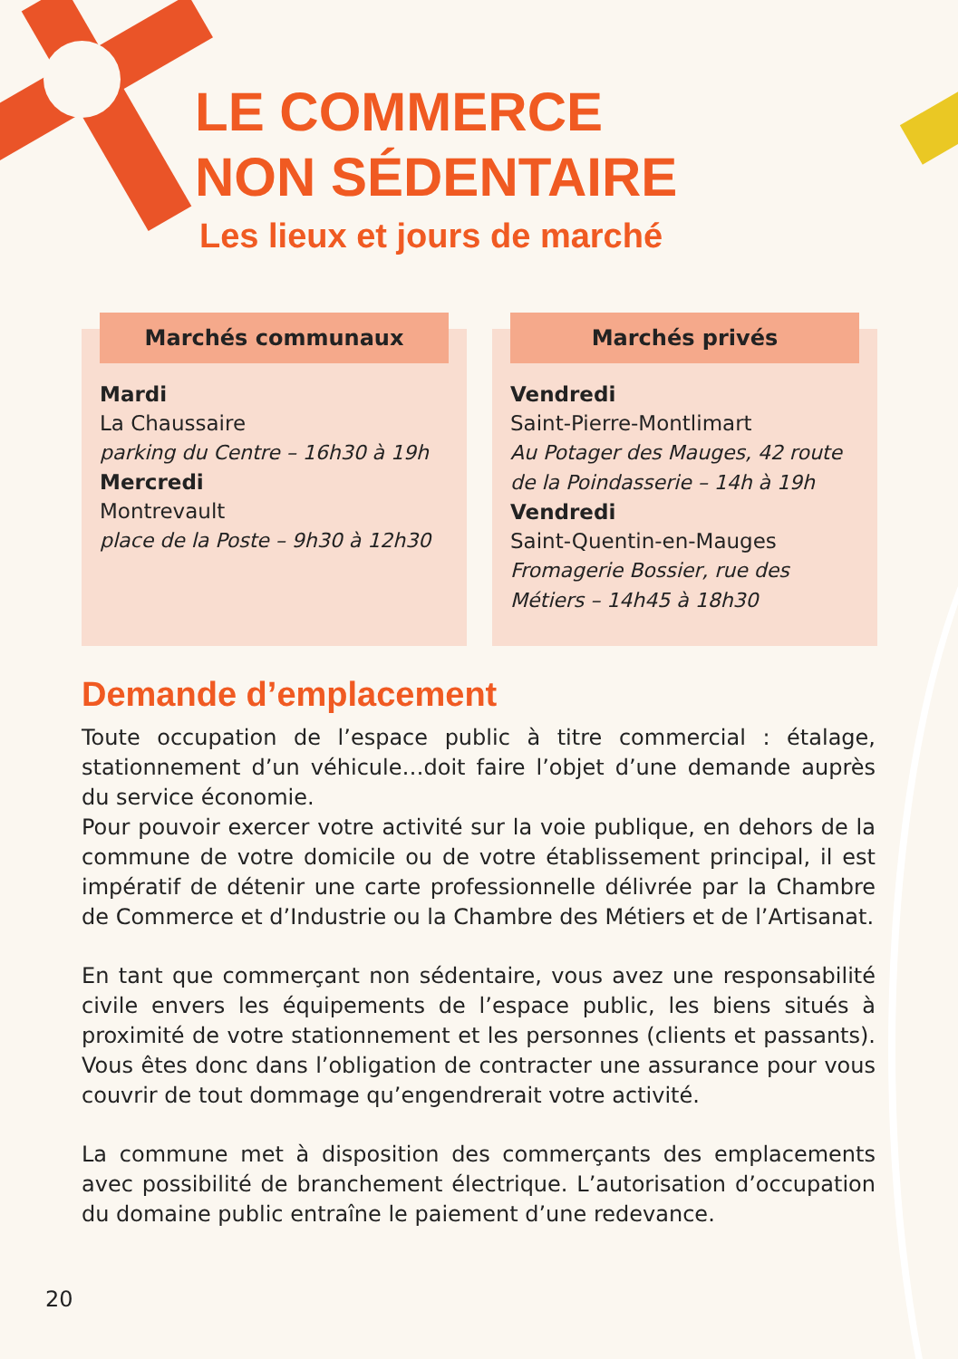LE COMMERCE
NON SÉDENTAIRE
Les lieux et jours de marché
Marchés communaux
Mardi
La Chaussaire
parking du Centre – 16h30 à 19h
Mercredi
Montrevault
place de la Poste – 9h30 à 12h30
Marchés privés
Vendredi
Saint-Pierre-Montlimart
Au Potager des Mauges, 42 route de la Poindasserie – 14h à 19h
Vendredi
Saint-Quentin-en-Mauges
Fromagerie Bossier, rue des Métiers – 14h45 à 18h30
Demande d’emplacement
Toute occupation de l’espace public à titre commercial : étalage, stationnement d’un véhicule…doit faire l’objet d’une demande auprès du service économie.
Pour pouvoir exercer votre activité sur la voie publique, en dehors de la commune de votre domicile ou de votre établissement principal, il est impératif de détenir une carte professionnelle délivrée par la Chambre de Commerce et d’Industrie ou la Chambre des Métiers et de l’Artisanat.
En tant que commerçant non sédentaire, vous avez une responsabilité civile envers les équipements de l’espace public, les biens situés à proximité de votre stationnement et les personnes (clients et passants). Vous êtes donc dans l’obligation de contracter une assurance pour vous couvrir de tout dommage qu’engendrerait votre activité.
La commune met à disposition des commerçants des emplacements avec possibilité de branchement électrique. L’autorisation d’occupation du domaine public entraîne le paiement d’une redevance.
20